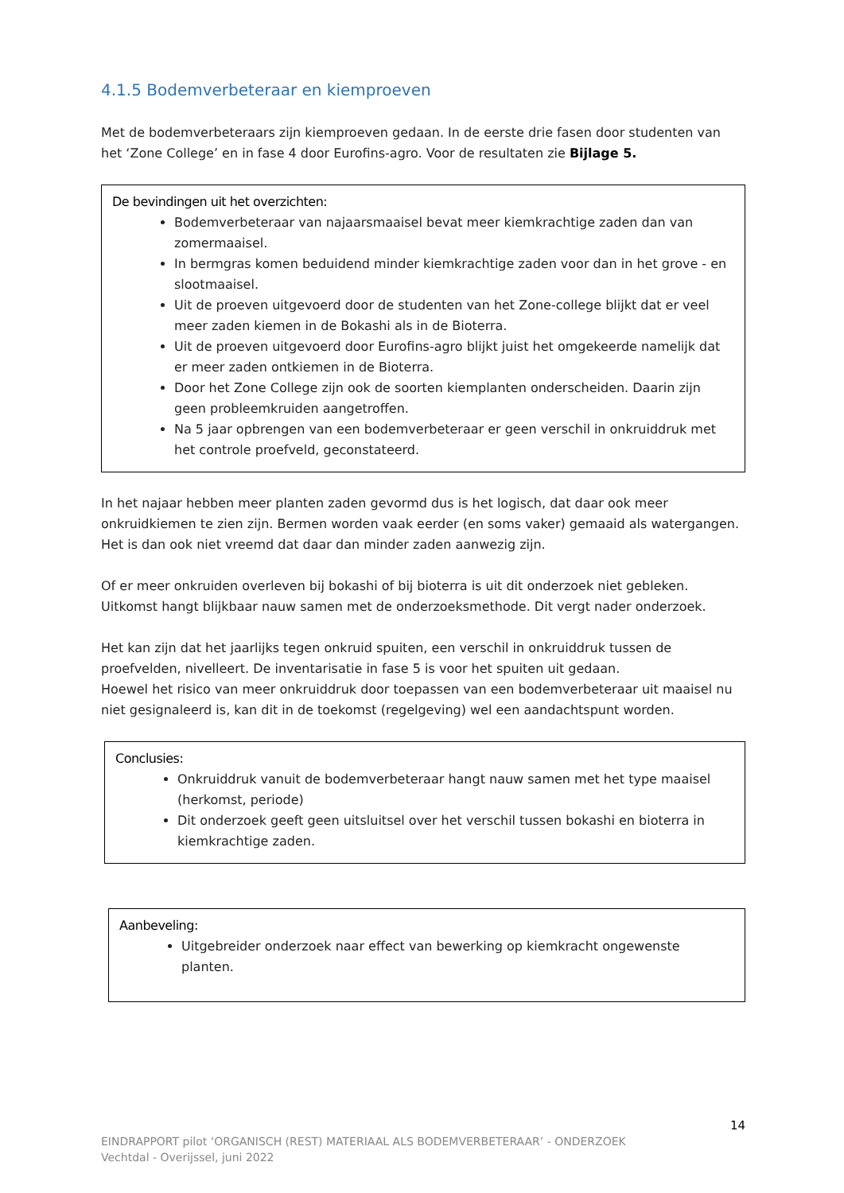4.1.5 Bodemverbeteraar en kiemproeven
Met de bodemverbeteraars zijn kiemproeven gedaan. In de eerste drie fasen door studenten van het ‘Zone College’ en in fase 4 door Eurofins-agro. Voor de resultaten zie Bijlage 5.
De bevindingen uit het overzichten:
Bodemverbeteraar van najaarsmaaisel bevat meer kiemkrachtige zaden dan van zomermaaisel.
In bermgras komen beduidend minder kiemkrachtige zaden voor dan in het grove - en slootmaaisel.
Uit de proeven uitgevoerd door de studenten van het Zone-college blijkt dat er veel meer zaden kiemen in de Bokashi als in de Bioterra.
Uit de proeven uitgevoerd door Eurofins-agro blijkt juist het omgekeerde namelijk dat er meer zaden ontkiemen in de Bioterra.
Door het Zone College zijn ook de soorten kiemplanten onderscheiden. Daarin zijn geen probleemkruiden aangetroffen.
Na 5 jaar opbrengen van een bodemverbeteraar er geen verschil in onkruiddruk met het controle proefveld, geconstateerd.
In het najaar hebben meer planten zaden gevormd dus is het logisch, dat daar ook meer onkruidkiemen te zien zijn. Bermen worden vaak eerder (en soms vaker) gemaaid als watergangen. Het is dan ook niet vreemd dat daar dan minder zaden aanwezig zijn.
Of er meer onkruiden overleven bij bokashi of bij bioterra is uit dit onderzoek niet gebleken. Uitkomst hangt blijkbaar nauw samen met de onderzoeksmethode. Dit vergt nader onderzoek.
Het kan zijn dat het jaarlijks tegen onkruid spuiten, een verschil in onkruiddruk tussen de proefvelden, nivelleert. De inventarisatie in fase 5 is voor het spuiten uit gedaan.
Hoewel het risico van meer onkruiddruk door toepassen van een bodemverbeteraar uit maaisel nu niet gesignaleerd is, kan dit in de toekomst (regelgeving) wel een aandachtspunt worden.
Conclusies:
Onkruiddruk vanuit de bodemverbeteraar hangt nauw samen met het type maaisel (herkomst, periode)
Dit onderzoek geeft geen uitsluitsel over het verschil tussen bokashi en bioterra in kiemkrachtige zaden.
Aanbeveling:
Uitgebreider onderzoek naar effect van bewerking op kiemkracht ongewenste planten.
14
EINDRAPPORT pilot ‘ORGANISCH (REST) MATERIAAL ALS BODEMVERBETERAAR’ - ONDERZOEK
Vechtdal - Overijssel, juni 2022